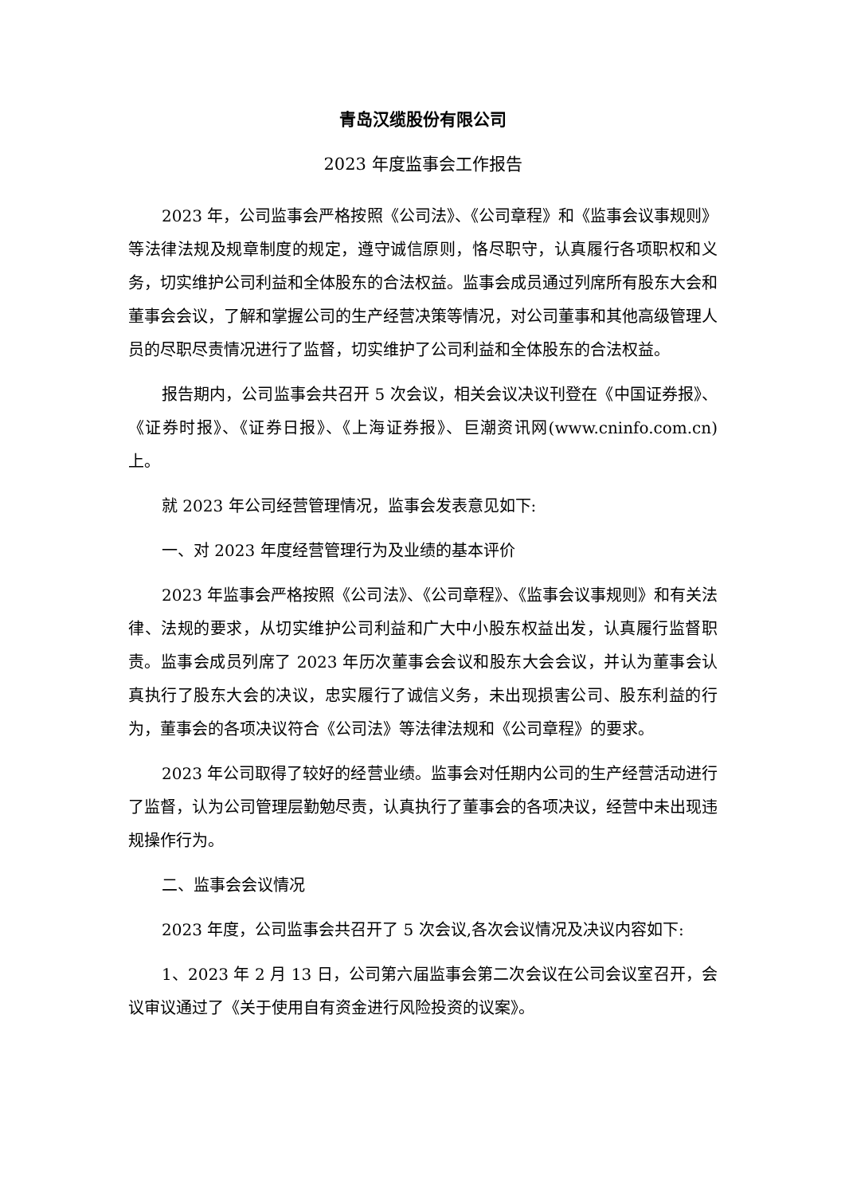青岛汉缆股份有限公司
2023 年度监事会工作报告
2023 年，公司监事会严格按照《公司法》、《公司章程》和《监事会议事规则》等法律法规及规章制度的规定，遵守诚信原则，恪尽职守，认真履行各项职权和义务，切实维护公司利益和全体股东的合法权益。监事会成员通过列席所有股东大会和董事会会议，了解和掌握公司的生产经营决策等情况，对公司董事和其他高级管理人员的尽职尽责情况进行了监督，切实维护了公司利益和全体股东的合法权益。
报告期内，公司监事会共召开 5 次会议，相关会议决议刊登在《中国证券报》、《证券时报》、《证券日报》、《上海证券报》、巨潮资讯网(www.cninfo.com.cn)上。
就 2023 年公司经营管理情况，监事会发表意见如下:
一、对 2023 年度经营管理行为及业绩的基本评价
2023 年监事会严格按照《公司法》、《公司章程》、《监事会议事规则》和有关法律、法规的要求，从切实维护公司利益和广大中小股东权益出发，认真履行监督职责。监事会成员列席了 2023 年历次董事会会议和股东大会会议，并认为董事会认真执行了股东大会的决议，忠实履行了诚信义务，未出现损害公司、股东利益的行为，董事会的各项决议符合《公司法》等法律法规和《公司章程》的要求。
2023 年公司取得了较好的经营业绩。监事会对任期内公司的生产经营活动进行了监督，认为公司管理层勤勉尽责，认真执行了董事会的各项决议，经营中未出现违规操作行为。
二、监事会会议情况
2023 年度，公司监事会共召开了 5 次会议,各次会议情况及决议内容如下:
1、2023 年 2 月 13 日，公司第六届监事会第二次会议在公司会议室召开，会议审议通过了《关于使用自有资金进行风险投资的议案》。